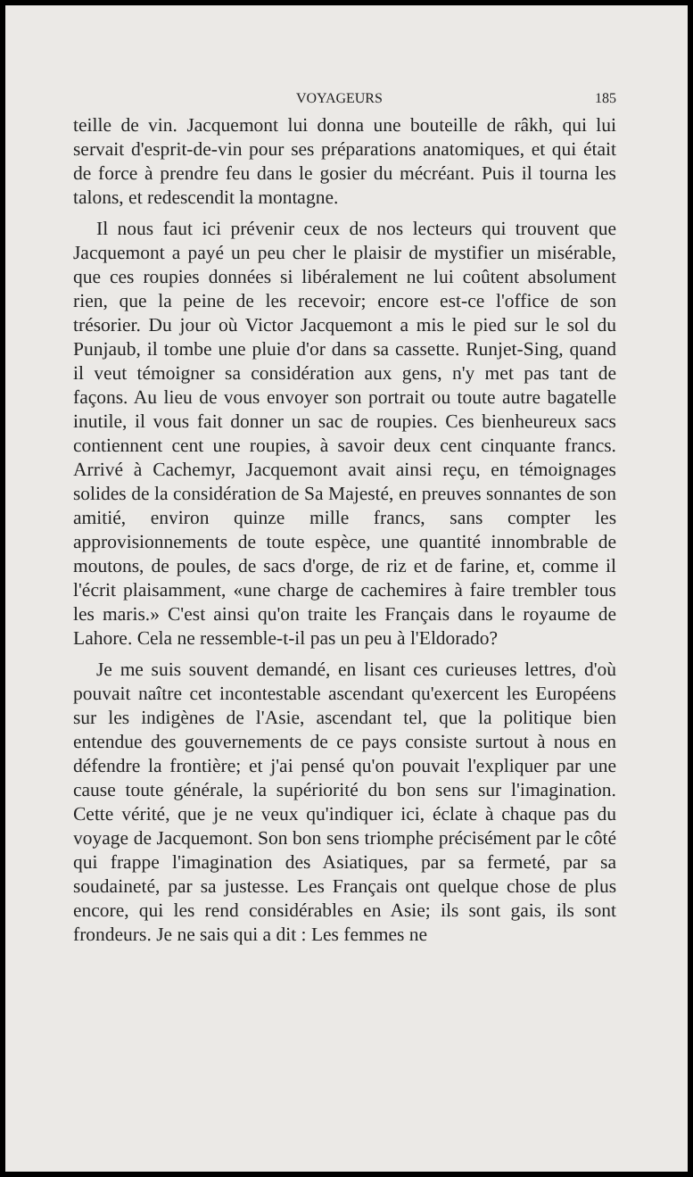VOYAGEURS 185
teille de vin. Jacquemont lui donna une bouteille de râkh, qui lui servait d'esprit-de-vin pour ses préparations anatomiques, et qui était de force à prendre feu dans le gosier du mécréant. Puis il tourna les talons, et redescendit la montagne.
Il nous faut ici prévenir ceux de nos lecteurs qui trouvent que Jacquemont a payé un peu cher le plaisir de mystifier un misérable, que ces roupies données si libéralement ne lui coûtent absolument rien, que la peine de les recevoir; encore est-ce l'office de son trésorier. Du jour où Victor Jacquemont a mis le pied sur le sol du Punjaub, il tombe une pluie d'or dans sa cassette. Runjet-Sing, quand il veut témoigner sa considération aux gens, n'y met pas tant de façons. Au lieu de vous envoyer son portrait ou toute autre bagatelle inutile, il vous fait donner un sac de roupies. Ces bienheureux sacs contiennent cent une roupies, à savoir deux cent cinquante francs. Arrivé à Cachemyr, Jacquemont avait ainsi reçu, en témoignages solides de la considération de Sa Majesté, en preuves sonnantes de son amitié, environ quinze mille francs, sans compter les approvisionnements de toute espèce, une quantité innombrable de moutons, de poules, de sacs d'orge, de riz et de farine, et, comme il l'écrit plaisamment, «une charge de cachemires à faire trembler tous les maris.» C'est ainsi qu'on traite les Français dans le royaume de Lahore. Cela ne ressemble-t-il pas un peu à l'Eldorado?
Je me suis souvent demandé, en lisant ces curieuses lettres, d'où pouvait naître cet incontestable ascendant qu'exercent les Européens sur les indigènes de l'Asie, ascendant tel, que la politique bien entendue des gouvernements de ce pays consiste surtout à nous en défendre la frontière; et j'ai pensé qu'on pouvait l'expliquer par une cause toute générale, la supériorité du bon sens sur l'imagination. Cette vérité, que je ne veux qu'indiquer ici, éclate à chaque pas du voyage de Jacquemont. Son bon sens triomphe précisément par le côté qui frappe l'imagination des Asiatiques, par sa fermeté, par sa soudaineté, par sa justesse. Les Français ont quelque chose de plus encore, qui les rend considérables en Asie; ils sont gais, ils sont frondeurs. Je ne sais qui a dit : Les femmes ne